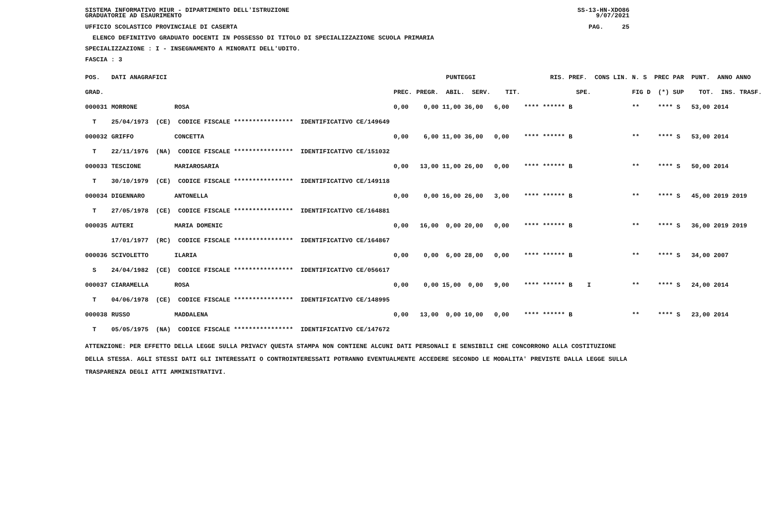SISTEMA INFORMATIVO MIUR - DIPARTIMENTO DELL'ISTRUZIONE
GRADUATORIE AD ESAURIMENTO SS-13-HN-XDO86
9/07/2021
UFFICIO SCOLASTICO PROVINCIALE DI CASERTA PAG. 25
ELENCO DEFINITIVO GRADUATO DOCENTI IN POSSESSO DI TITOLO DI SPECIALIZZAZIONE SCUOLA PRIMARIA
SPECIALIZZAZIONE : I - INSEGNAMENTO A MINORATI DELL'UDITO.
FASCIA : 3
| POS. | DATI ANAGRAFICI | | PUNTEGGI | RIS. PREF. CONS LIN. | N. S PREC PAR PUNT. ANNO ANNO |
| GRAD. | | PREC. | PREGR. ABIL. SERV. TIT. | SPE. | FIG D (*) SUP TOT. INS. TRASF. |
| 000031 | MORRONE ROSA | 0,00 | 0,00 11,00 36,00 6,00 | **** ****** B | ** **** S 53,00 2014 |
| T | 25/04/1973 (CE) CODICE FISCALE **************** IDENTIFICATIVO CE/149649 | | | | |
| 000032 | GRIFFO CONCETTA | 0,00 | 6,00 11,00 36,00 0,00 | **** ****** B | ** **** S 53,00 2014 |
| T | 22/11/1976 (NA) CODICE FISCALE **************** IDENTIFICATIVO CE/151032 | | | | |
| 000033 | TESCIONE MARIAROSARIA | 0,00 | 13,00 11,00 26,00 0,00 | **** ****** B | ** **** S 50,00 2014 |
| T | 30/10/1979 (CE) CODICE FISCALE **************** IDENTIFICATIVO CE/149118 | | | | |
| 000034 | DIGENNARO ANTONELLA | 0,00 | 0,00 16,00 26,00 3,00 | **** ****** B | ** **** S 45,00 2019 2019 |
| T | 27/05/1978 (CE) CODICE FISCALE **************** IDENTIFICATIVO CE/164881 | | | | |
| 000035 | AUTERI MARIA DOMENIC | 0,00 | 16,00 0,00 20,00 0,00 | **** ****** B | ** **** S 36,00 2019 2019 |
| | 17/01/1977 (RC) CODICE FISCALE **************** IDENTIFICATIVO CE/164867 | | | | |
| 000036 | SCIVOLETTO ILARIA | 0,00 | 0,00 6,00 28,00 0,00 | **** ****** B | ** **** S 34,00 2007 |
| S | 24/04/1982 (CE) CODICE FISCALE **************** IDENTIFICATIVO CE/056617 | | | | |
| 000037 | CIARAMELLA ROSA | 0,00 | 0,00 15,00 0,00 9,00 | **** ****** B I | ** **** S 24,00 2014 |
| T | 04/06/1978 (CE) CODICE FISCALE **************** IDENTIFICATIVO CE/148995 | | | | |
| 000038 | RUSSO MADDALENA | 0,00 | 13,00 0,00 10,00 0,00 | **** ****** B | ** **** S 23,00 2014 |
| T | 05/05/1975 (NA) CODICE FISCALE **************** IDENTIFICATIVO CE/147672 | | | | |
ATTENZIONE: PER EFFETTO DELLA LEGGE SULLA PRIVACY QUESTA STAMPA NON CONTIENE ALCUNI DATI PERSONALI E SENSIBILI CHE CONCORRONO ALLA COSTITUZIONE DELLA STESSA. AGLI STESSI DATI GLI INTERESSATI O CONTROINTERESSATI POTRANNO EVENTUALMENTE ACCEDERE SECONDO LE MODALITA' PREVISTE DALLA LEGGE SULLA TRASPARENZA DEGLI ATTI AMMINISTRATIVI.